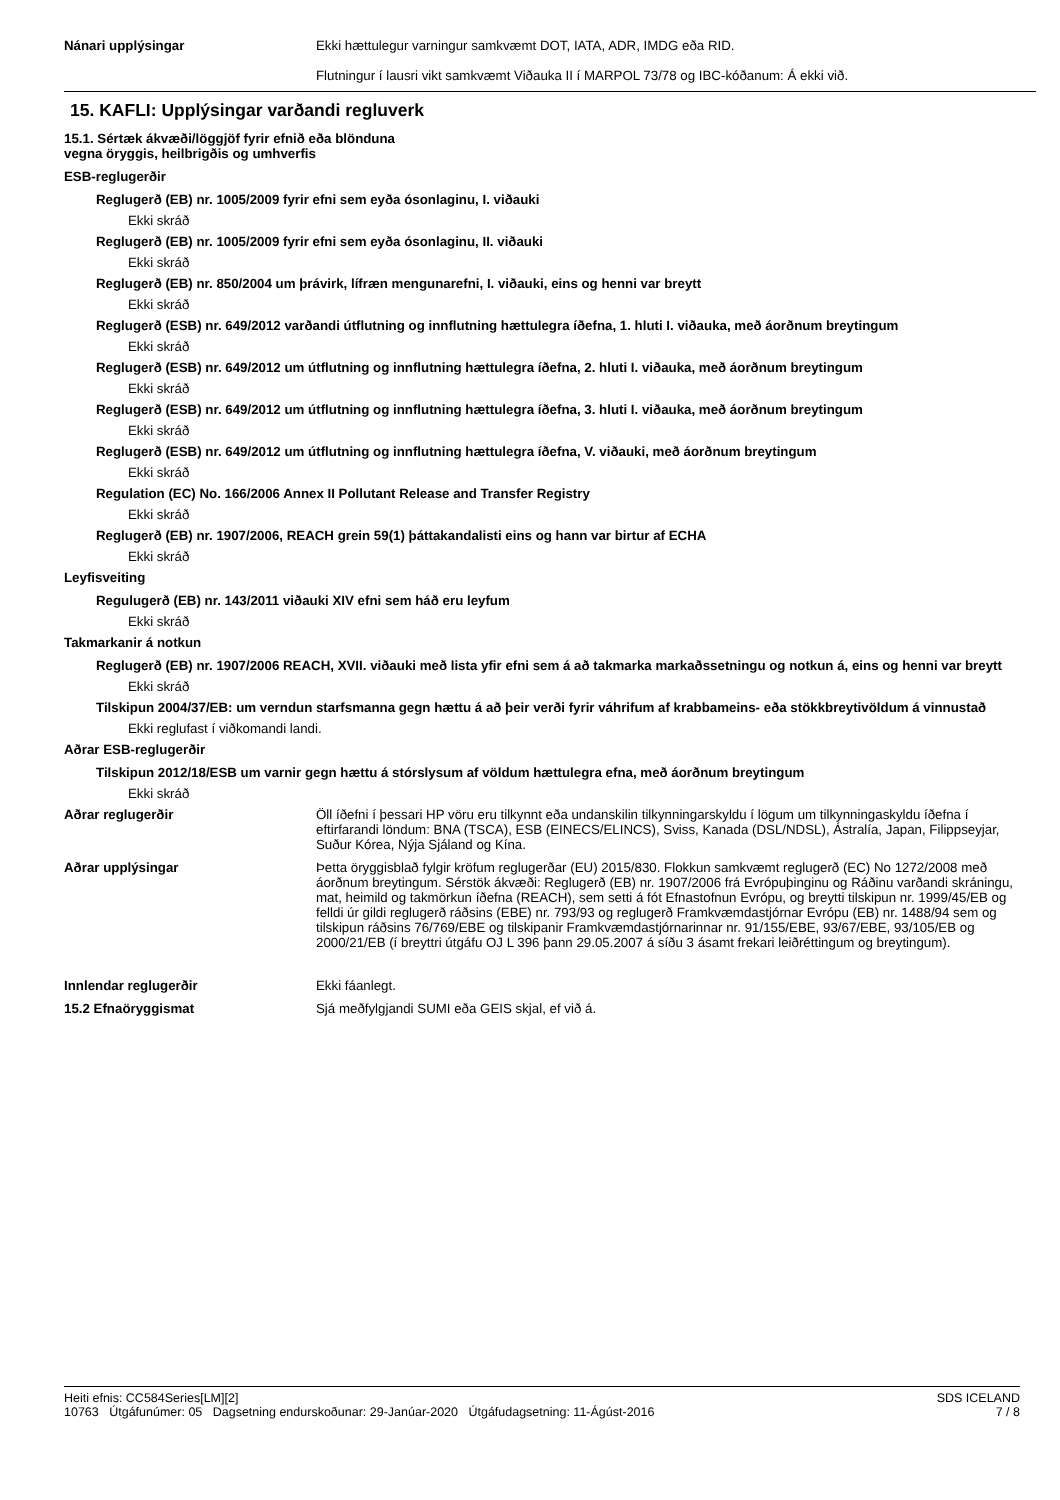Nánari upplýsingar Ekki hættulegur varningur samkvæmt DOT, IATA, ADR, IMDG eða RID.
Flutningur í lausri vikt samkvæmt Viðauka II í MARPOL 73/78 og IBC-kóðanum: Á ekki við.
15. KAFLI: Upplýsingar varðandi regluverk
15.1. Sértæk ákvæði/löggjöf fyrir efnið eða blönduna
vegna öryggis, heilbrigðis og umhverfis
ESB-reglugerðir
Reglugerð (EB) nr. 1005/2009 fyrir efni sem eyða ósonlaginu, I. viðauki
Ekki skráð
Reglugerð (EB) nr. 1005/2009 fyrir efni sem eyða ósonlaginu, II. viðauki
Ekki skráð
Reglugerð (EB) nr. 850/2004 um þrávirk, lífræn mengunarefni, I. viðauki, eins og henni var breytt
Ekki skráð
Reglugerð (ESB) nr. 649/2012 varðandi útflutning og innflutning hættulegra íðefna, 1. hluti I. viðauka, með áorðnum breytingum
Ekki skráð
Reglugerð (ESB) nr. 649/2012 um útflutning og innflutning hættulegra íðefna, 2. hluti I. viðauka, með áorðnum breytingum
Ekki skráð
Reglugerð (ESB) nr. 649/2012 um útflutning og innflutning hættulegra íðefna, 3. hluti I. viðauka, með áorðnum breytingum
Ekki skráð
Reglugerð (ESB) nr. 649/2012 um útflutning og innflutning hættulegra íðefna, V. viðauki, með áorðnum breytingum
Ekki skráð
Regulation (EC) No. 166/2006 Annex II Pollutant Release and Transfer Registry
Ekki skráð
Reglugerð (EB) nr. 1907/2006, REACH grein 59(1) þáttakandalisti eins og hann var birtur af ECHA
Ekki skráð
Leyfisveiting
Regulugerð (EB) nr. 143/2011 viðauki XIV efni sem háð eru leyfum
Ekki skráð
Takmarkanir á notkun
Reglugerð (EB) nr. 1907/2006 REACH, XVII. viðauki með lista yfir efni sem á að takmarka markaðssetningu og notkun á, eins og henni var breytt
Ekki skráð
Tilskipun 2004/37/EB: um verndun starfsmanna gegn hættu á að þeir verði fyrir váhrifum af krabbameins- eða stökkbreytivöldum á vinnustað
Ekki reglufast í viðkomandi landi.
Aðrar ESB-reglugerðir
Tilskipun 2012/18/ESB um varnir gegn hættu á stórslysum af völdum hættulegra efna, með áorðnum breytingum
Ekki skráð
Aðrar reglugerðir Öll íðefni í þessari HP vöru eru tilkynnt eða undanskilin tilkynningarskyldu í lögum um tilkynningaskyldu íðefna í eftirfarandi löndum: BNA (TSCA), ESB (EINECS/ELINCS), Sviss, Kanada (DSL/NDSL), Ástralía, Japan, Filippseyjar, Suður Kórea, Nýja Sjáland og Kína.
Aðrar upplýsingar Þetta öryggisblað fylgir kröfum reglugerðar (EU) 2015/830. Flokkun samkvæmt reglugerð (EC) No 1272/2008 með áorðnum breytingum. Sérstök ákvæði: Reglugerð (EB) nr. 1907/2006 frá Evrópuþinginu og Ráðinu varðandi skráningu, mat, heimild og takmörkun íðefna (REACH), sem setti á fót Efnastofnun Evrópu, og breytti tilskipun nr. 1999/45/EB og felldi úr gildi reglugerð ráðsins (EBE) nr. 793/93 og reglugerð Framkvæmdastjórnar Evrópu (EB) nr. 1488/94 sem og tilskipun ráðsins 76/769/EBE og tilskipanir Framkvæmdastjórnarinnar nr. 91/155/EBE, 93/67/EBE, 93/105/EB og 2000/21/EB (í breyttri útgáfu OJ L 396 þann 29.05.2007 á síðu 3 ásamt frekari leiðréttingum og breytingum).
Innlendar reglugerðir Ekki fáanlegt.
15.2 Efnaöryggismat Sjá meðfylgjandi SUMI eða GEIS skjal, ef við á.
Heiti efnis: CC584Series[LM][2]
10763 Útgáfunúmer: 05 Dagsetning endurskoðunar: 29-Janúar-2020 Útgáfudagsetning: 11-Ágúst-2016
SDS ICELAND
7 / 8